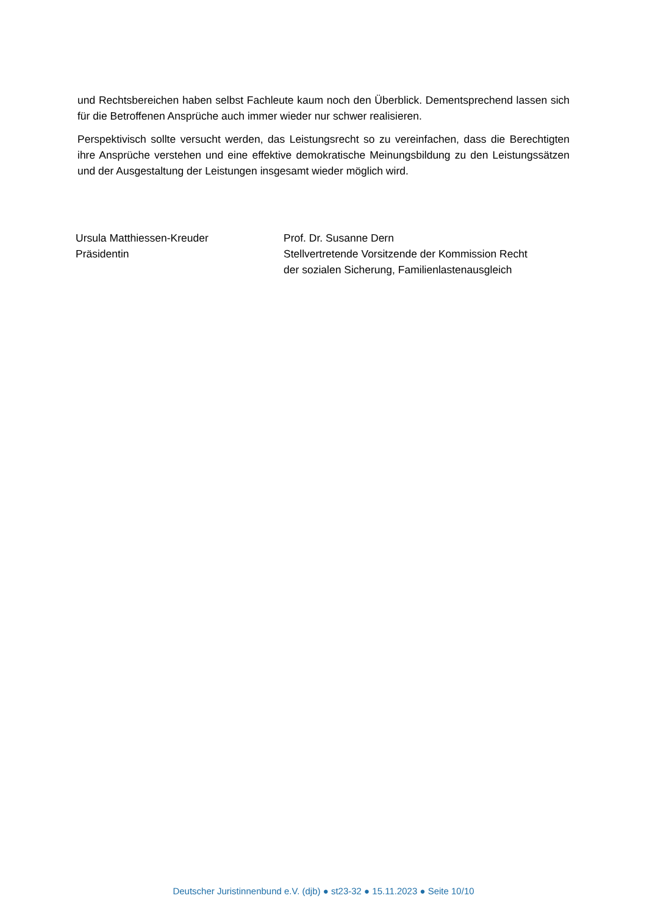und Rechtsbereichen haben selbst Fachleute kaum noch den Überblick. Dementsprechend lassen sich für die Betroffenen Ansprüche auch immer wieder nur schwer realisieren.
Perspektivisch sollte versucht werden, das Leistungsrecht so zu vereinfachen, dass die Berechtigten ihre Ansprüche verstehen und eine effektive demokratische Meinungsbildung zu den Leistungssätzen und der Ausgestaltung der Leistungen insgesamt wieder möglich wird.
Ursula Matthiessen-Kreuder
Präsidentin
Prof. Dr. Susanne Dern
Stellvertretende Vorsitzende der Kommission Recht
der sozialen Sicherung, Familienlastenausgleich
Deutscher Juristinnenbund e.V. (djb) ● st23-32 ● 15.11.2023 ● Seite 10/10